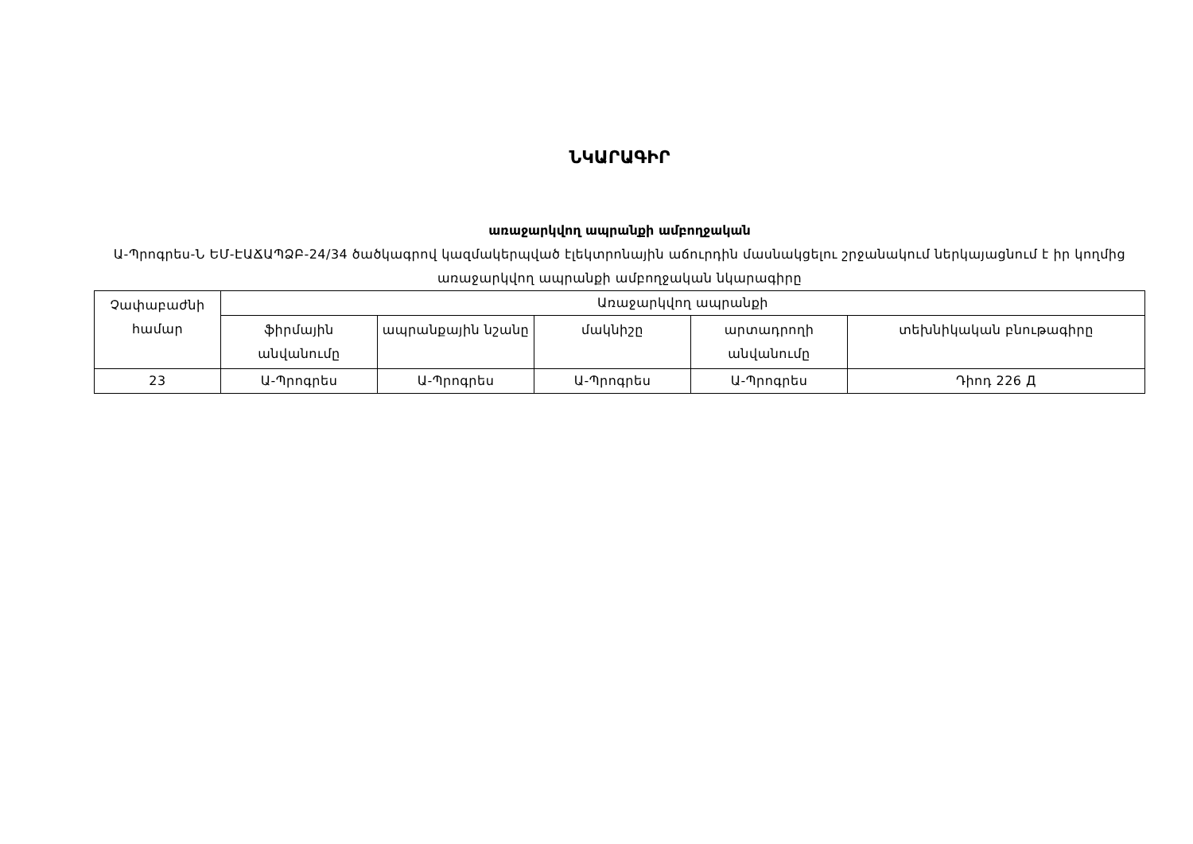ՆԿԱՐԱԳԻՐ
առաջարկվող ապրանքի ամբողջական
Ա-Պրոգրես-Ն ԵՄ-ԷԱՃԱՊՁԲ-24/34 ծածկագրով կազմակերպված էլեկտրոնային աճուրդին մասնակցելու շրջանակում ներկայացնում է իր կողմից առաջարկվող ապրանքի ամբողջական նկարագիրը
| Չափաբաժնի համար | Առաջարկվող ապրանքի | | | | |
| --- | --- | --- | --- | --- | --- |
| | ֆիրմային անվանումը | ապրանքային նշանը | մակնիշը | արտադրողի անվանումը | տեխնիկական բնութագիրը |
| 23 | Ա-Պրոգրես | Ա-Պրոգրես | Ա-Պրոգրես | Ա-Պրոգրես | Դիոդ 226 Д |